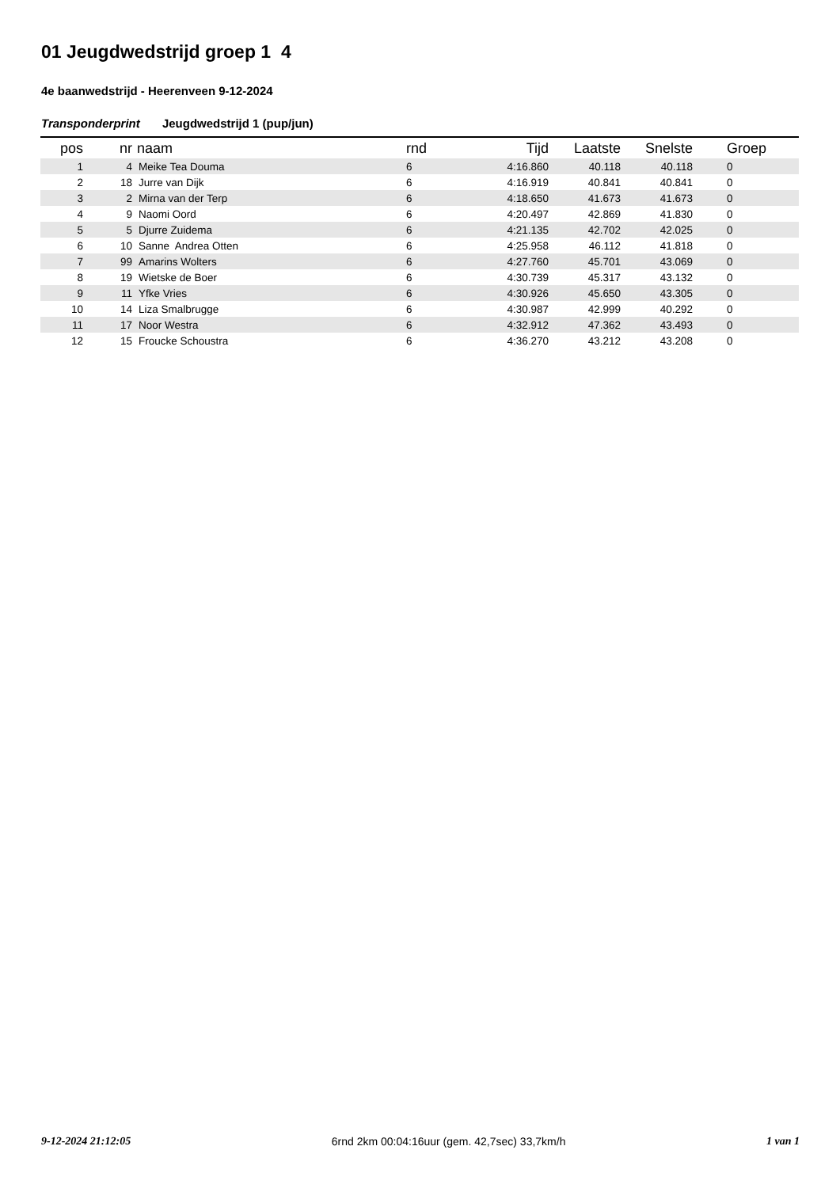01 Jeugdwedstrijd groep 1 4
4e baanwedstrijd - Heerenveen 9-12-2024
Transponderprint Jeugdwedstrijd 1 (pup/jun)
| pos | nr | naam | rnd | Tijd | Laatste | Snelste | Groep |
| --- | --- | --- | --- | --- | --- | --- | --- |
| 1 | 4 | Meike Tea Douma | 6 | 4:16.860 | 40.118 | 40.118 | 0 |
| 2 | 18 | Jurre van Dijk | 6 | 4:16.919 | 40.841 | 40.841 | 0 |
| 3 | 2 | Mirna van der Terp | 6 | 4:18.650 | 41.673 | 41.673 | 0 |
| 4 | 9 | Naomi Oord | 6 | 4:20.497 | 42.869 | 41.830 | 0 |
| 5 | 5 | Djurre Zuidema | 6 | 4:21.135 | 42.702 | 42.025 | 0 |
| 6 | 10 | Sanne Andrea Otten | 6 | 4:25.958 | 46.112 | 41.818 | 0 |
| 7 | 99 | Amarins Wolters | 6 | 4:27.760 | 45.701 | 43.069 | 0 |
| 8 | 19 | Wietske de Boer | 6 | 4:30.739 | 45.317 | 43.132 | 0 |
| 9 | 11 | Yfke Vries | 6 | 4:30.926 | 45.650 | 43.305 | 0 |
| 10 | 14 | Liza Smalbrugge | 6 | 4:30.987 | 42.999 | 40.292 | 0 |
| 11 | 17 | Noor Westra | 6 | 4:32.912 | 47.362 | 43.493 | 0 |
| 12 | 15 | Froucke Schoustra | 6 | 4:36.270 | 43.212 | 43.208 | 0 |
9-12-2024 21:12:05 6rnd 2km 00:04:16uur (gem. 42,7sec) 33,7km/h 1 van 1